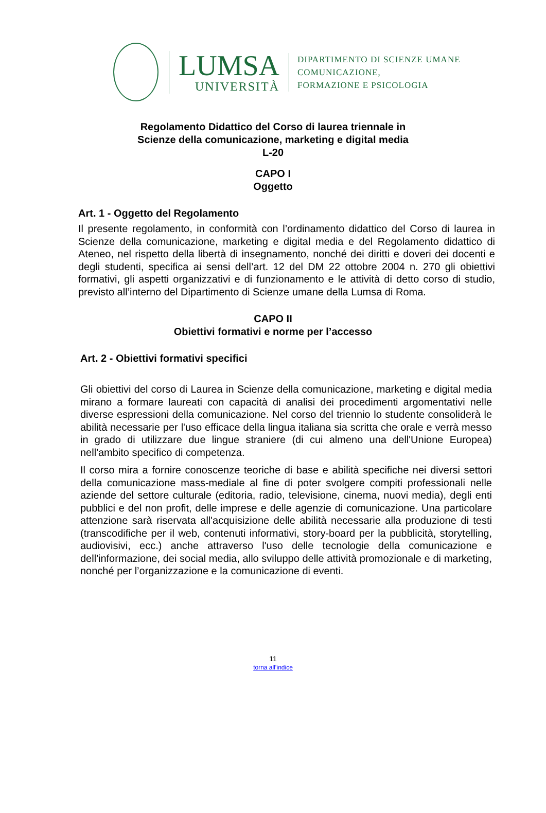LUMSA
UNIVERSITÀ
DIPARTIMENTO DI SCIENZE UMANE
COMUNICAZIONE,
FORMAZIONE E PSICOLOGIA
Regolamento Didattico del Corso di laurea triennale in
Scienze della comunicazione, marketing e digital media
L-20
CAPO I
Oggetto
Art. 1 - Oggetto del Regolamento
Il presente regolamento, in conformità con l’ordinamento didattico del Corso di laurea in Scienze della comunicazione, marketing e digital media e del Regolamento didattico di Ateneo, nel rispetto della libertà di insegnamento, nonché dei diritti e doveri dei docenti e degli studenti, specifica ai sensi dell’art. 12 del DM 22 ottobre 2004 n. 270 gli obiettivi formativi, gli aspetti organizzativi e di funzionamento e le attività di detto corso di studio, previsto all’interno del Dipartimento di Scienze umane della Lumsa di Roma.
CAPO II
Obiettivi formativi e norme per l’accesso
Art. 2 - Obiettivi formativi specifici
Gli obiettivi del corso di Laurea in Scienze della comunicazione, marketing e digital media mirano a formare laureati con capacità di analisi dei procedimenti argomentativi nelle diverse espressioni della comunicazione. Nel corso del triennio lo studente consoliderà le abilità necessarie per l'uso efficace della lingua italiana sia scritta che orale e verrà messo in grado di utilizzare due lingue straniere (di cui almeno una dell'Unione Europea) nell'ambito specifico di competenza.
Il corso mira a fornire conoscenze teoriche di base e abilità specifiche nei diversi settori della comunicazione mass-mediale al fine di poter svolgere compiti professionali nelle aziende del settore culturale (editoria, radio, televisione, cinema, nuovi media), degli enti pubblici e del non profit, delle imprese e delle agenzie di comunicazione. Una particolare attenzione sarà riservata all'acquisizione delle abilità necessarie alla produzione di testi (transcodifiche per il web, contenuti informativi, story-board per la pubblicità, storytelling, audiovisivi, ecc.) anche attraverso l'uso delle tecnologie della comunicazione e dell'informazione, dei social media, allo sviluppo delle attività promozionale e di marketing, nonché per l’organizzazione e la comunicazione di eventi.
11
torna all’indice